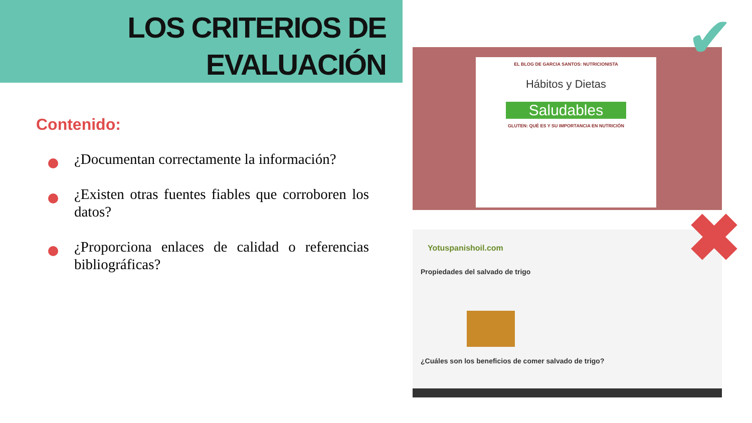LOS CRITERIOS DE EVALUACIÓN
Contenido:
¿Documentan correctamente la información?
¿Existen otras fuentes fiables que corroboren los datos?
¿Proporciona enlaces de calidad o referencias bibliográficas?
EL BLOG DE GARCIA SANTOS: NUTRICIONISTA
Hábitos y Dietas
Saludables
GLUTEN: QUÉ ES Y SU IMPORTANCIA EN NUTRICIÓN
Yotuspanishoil.com
Propiedades del salvado de trigo
¿Cuáles son los beneficios de comer salvado de trigo?
✔
✖